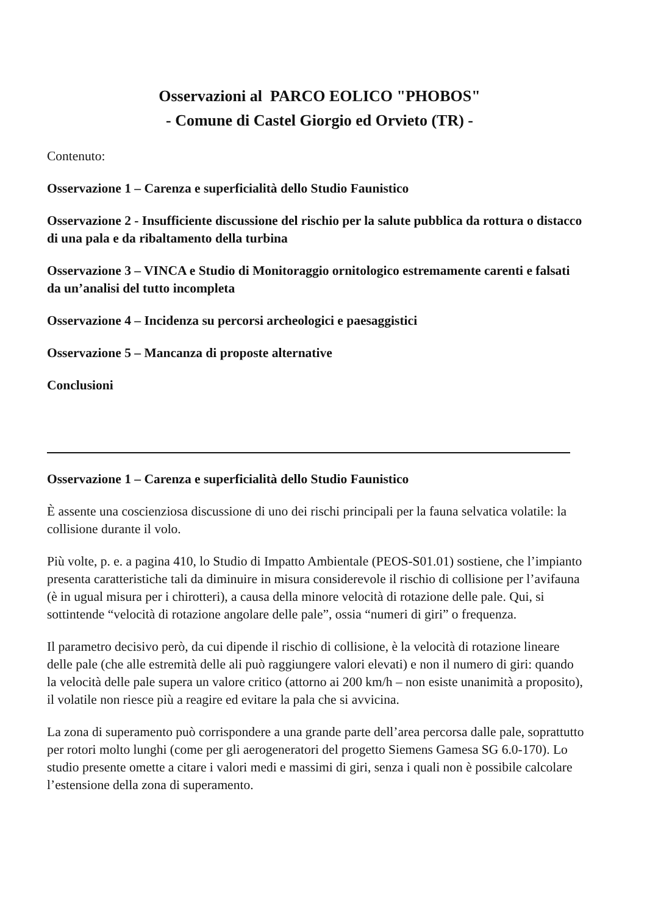Osservazioni al PARCO EOLICO "PHOBOS"
- Comune di Castel Giorgio ed Orvieto (TR) -
Contenuto:
Osservazione 1 – Carenza e superficialità dello Studio Faunistico
Osservazione 2 - Insufficiente discussione del rischio per la salute pubblica da rottura o distacco di una pala e da ribaltamento della turbina
Osservazione 3 – VINCA e Studio di Monitoraggio ornitologico estremamente carenti e falsati da un’analisi del tutto incompleta
Osservazione 4 – Incidenza su percorsi archeologici e paesaggistici
Osservazione 5 – Mancanza di proposte alternative
Conclusioni
Osservazione 1 – Carenza e superficialità dello Studio Faunistico
È assente una coscienziosa discussione di uno dei rischi principali per la fauna selvatica volatile: la collisione durante il volo.
Più volte, p. e. a pagina 410, lo Studio di Impatto Ambientale (PEOS-S01.01) sostiene, che l’impianto presenta caratteristiche tali da diminuire in misura considerevole il rischio di collisione per l’avifauna (è in ugual misura per i chirotteri), a causa della minore velocità di rotazione delle pale. Qui, si sottintende “velocità di rotazione angolare delle pale”, ossia “numeri di giri” o frequenza.
Il parametro decisivo però, da cui dipende il rischio di collisione, è la velocità di rotazione lineare delle pale (che alle estremità delle ali può raggiungere valori elevati) e non il numero di giri: quando la velocità delle pale supera un valore critico (attorno ai 200 km/h – non esiste unanimità a proposito), il volatile non riesce più a reagire ed evitare la pala che si avvicina.
La zona di superamento può corrispondere a una grande parte dell’area percorsa dalle pale, soprattutto per rotori molto lunghi (come per gli aerogeneratori del progetto Siemens Gamesa SG 6.0-170). Lo studio presente omette a citare i valori medi e massimi di giri, senza i quali non è possibile calcolare l’estensione della zona di superamento.